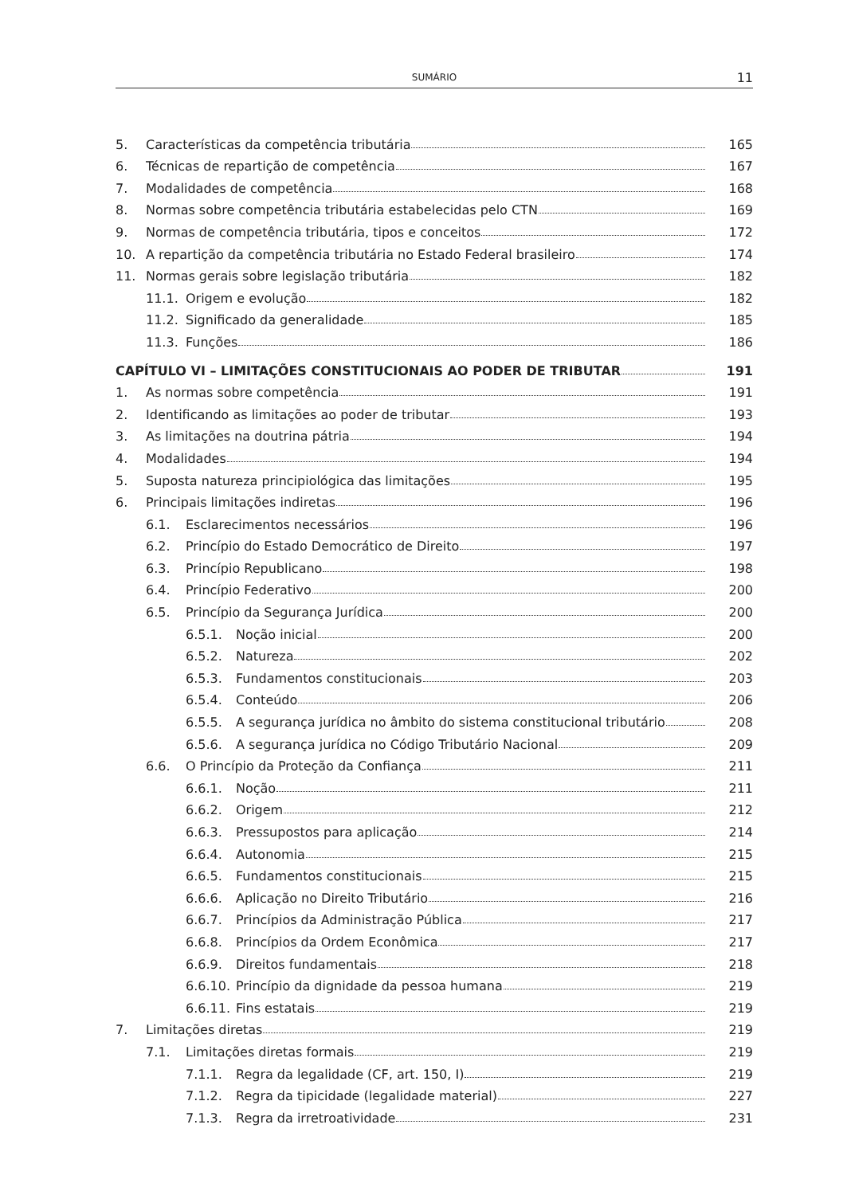SUMÁRIO
11
5. Características da competência tributária 165
6. Técnicas de repartição de competência 167
7. Modalidades de competência 168
8. Normas sobre competência tributária estabelecidas pelo CTN 169
9. Normas de competência tributária, tipos e conceitos 172
10. A repartição da competência tributária no Estado Federal brasileiro 174
11. Normas gerais sobre legislação tributária 182
11.1. Origem e evolução 182
11.2. Significado da generalidade 185
11.3. Funções 186
CAPÍTULO VI – LIMITAÇÕES CONSTITUCIONAIS AO PODER DE TRIBUTAR 191
1. As normas sobre competência 191
2. Identificando as limitações ao poder de tributar 193
3. As limitações na doutrina pátria 194
4. Modalidades 194
5. Suposta natureza principiológica das limitações 195
6. Principais limitações indiretas 196
6.1. Esclarecimentos necessários 196
6.2. Princípio do Estado Democrático de Direito 197
6.3. Princípio Republicano 198
6.4. Princípio Federativo 200
6.5. Princípio da Segurança Jurídica 200
6.5.1. Noção inicial 200
6.5.2. Natureza 202
6.5.3. Fundamentos constitucionais 203
6.5.4. Conteúdo 206
6.5.5. A segurança jurídica no âmbito do sistema constitucional tributário 208
6.5.6. A segurança jurídica no Código Tributário Nacional 209
6.6. O Princípio da Proteção da Confiança 211
6.6.1. Noção 211
6.6.2. Origem 212
6.6.3. Pressupostos para aplicação 214
6.6.4. Autonomia 215
6.6.5. Fundamentos constitucionais 215
6.6.6. Aplicação no Direito Tributário 216
6.6.7. Princípios da Administração Pública 217
6.6.8. Princípios da Ordem Econômica 217
6.6.9. Direitos fundamentais 218
6.6.10. Princípio da dignidade da pessoa humana 219
6.6.11. Fins estatais 219
7. Limitações diretas 219
7.1. Limitações diretas formais 219
7.1.1. Regra da legalidade (CF, art. 150, I) 219
7.1.2. Regra da tipicidade (legalidade material) 227
7.1.3. Regra da irretroatividade 231